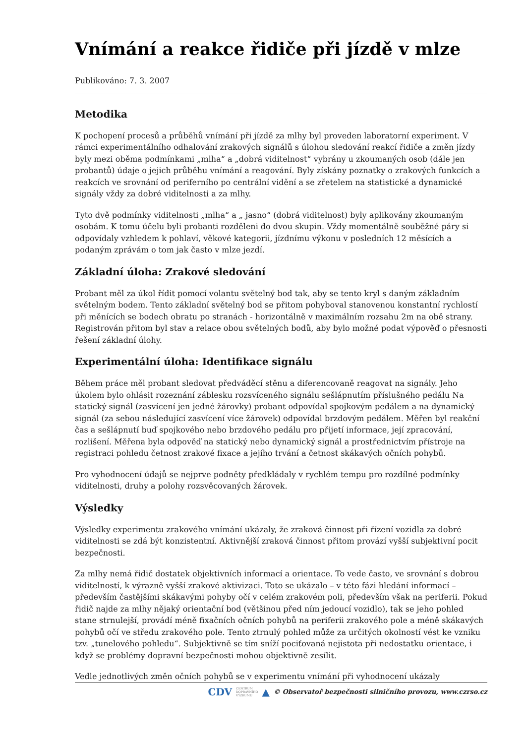Vnímání a reakce řidiče při jízdě v mlze
Publikováno: 7. 3. 2007
Metodika
K pochopení procesů a průběhů vnímání při jízdě za mlhy byl proveden laboratorní experiment. V rámci experimentálního odhalování zrakových signálů s úlohou sledování reakcí řidiče a změn jízdy byly mezi oběma podmínkami „mlha“ a „dobrá viditelnost“ vybrány u zkoumaných osob (dále jen probantů) údaje o jejich průběhu vnímání a reagování. Byly získány poznatky o zrakových funkcích a reakcích ve srovnání od periferního po centrální vidění a se zřetelem na statistické a dynamické signály vždy za dobré viditelnosti a za mlhy.
Tyto dvě podmínky viditelnosti „mlha“ a „ jasno“ (dobrá viditelnost) byly aplikovány zkoumaným osobám. K tomu účelu byli probanti rozděleni do dvou skupin. Vždy momentálně souběžné páry si odpovídaly vzhledem k pohlaví, věkové kategorii, jízdnímu výkonu v posledních 12 měsících a podaným zprávám o tom jak často v mlze jezdí.
Základní úloha: Zrakové sledování
Probant měl za úkol řídit pomocí volantu světelný bod tak, aby se tento kryl s daným základním světelným bodem. Tento základní světelný bod se přitom pohyboval stanovenou konstantní rychlostí při měnících se bodech obratu po stranách - horizontálně v maximálním rozsahu 2m na obě strany. Registrován přitom byl stav a relace obou světelných bodů, aby bylo možné podat výpověď o přesnosti řešení základní úlohy.
Experimentální úloha: Identifikace signálu
Během práce měl probant sledovat předváděcí stěnu a diferencovaně reagovat na signály. Jeho úkolem bylo ohlásit rozeznání záblesku rozsvíceného signálu sešlápnutím příslušného pedálu Na statický signál (zasvícení jen jedné žárovky) probant odpovídal spojkovým pedálem a na dynamický signál (za sebou následující zasvícení více žárovek) odpovídal brzdovým pedálem. Měřen byl reakční čas a sešlápnutí buď spojkového nebo brzdového pedálu pro přijetí informace, její zpracování, rozlišení. Měřena byla odpověď na statický nebo dynamický signál a prostřednictvím přístroje na registraci pohledu četnost zrakové fixace a jejího trvání a četnost skákavých očních pohybů.
Pro vyhodnocení údajů se nejprve podněty předkládaly v rychlém tempu pro rozdílné podmínky viditelnosti, druhy a polohy rozsvěcovaných žárovek.
Výsledky
Výsledky experimentu zrakového vnímání ukázaly, že zraková činnost při řízení vozidla za dobré viditelnosti se zdá být konzistentní. Aktivnější zraková činnost přitom provází vyšší subjektivní pocit bezpečnosti.
Za mlhy nemá řidič dostatek objektivních informací a orientace. To vede často, ve srovnání s dobrou viditelností, k výrazně vyšší zrakové aktivizaci. Toto se ukázalo – v této fázi hledání informací – především častějšími skákavými pohyby očí v celém zrakovém poli, především však na periferii. Pokud řidič najde za mlhy nějaký orientační bod (většinou před ním jedoucí vozidlo), tak se jeho pohled stane strnulejší, provádí méně fixačních očních pohybů na periferii zrakového pole a méně skákavých pohybů očí ve středu zrakového pole. Tento ztrnulý pohled může za určitých okolností vést ke vzniku tzv. „tunelového pohledu“. Subjektivně se tím sníží pociťovaná nejistota při nedostatku orientace, i když se problémy dopravní bezpečnosti mohou objektivně zesílit.
Vedle jednotlivých změn očních pohybů se v experimentu vnímání při vyhodnocení ukázaly
CDV CENTRUM
DOPRAVNÍHO
VÝZKUMU ▲ © Observatoř bezpečnosti silničního provozu, www.czrso.cz